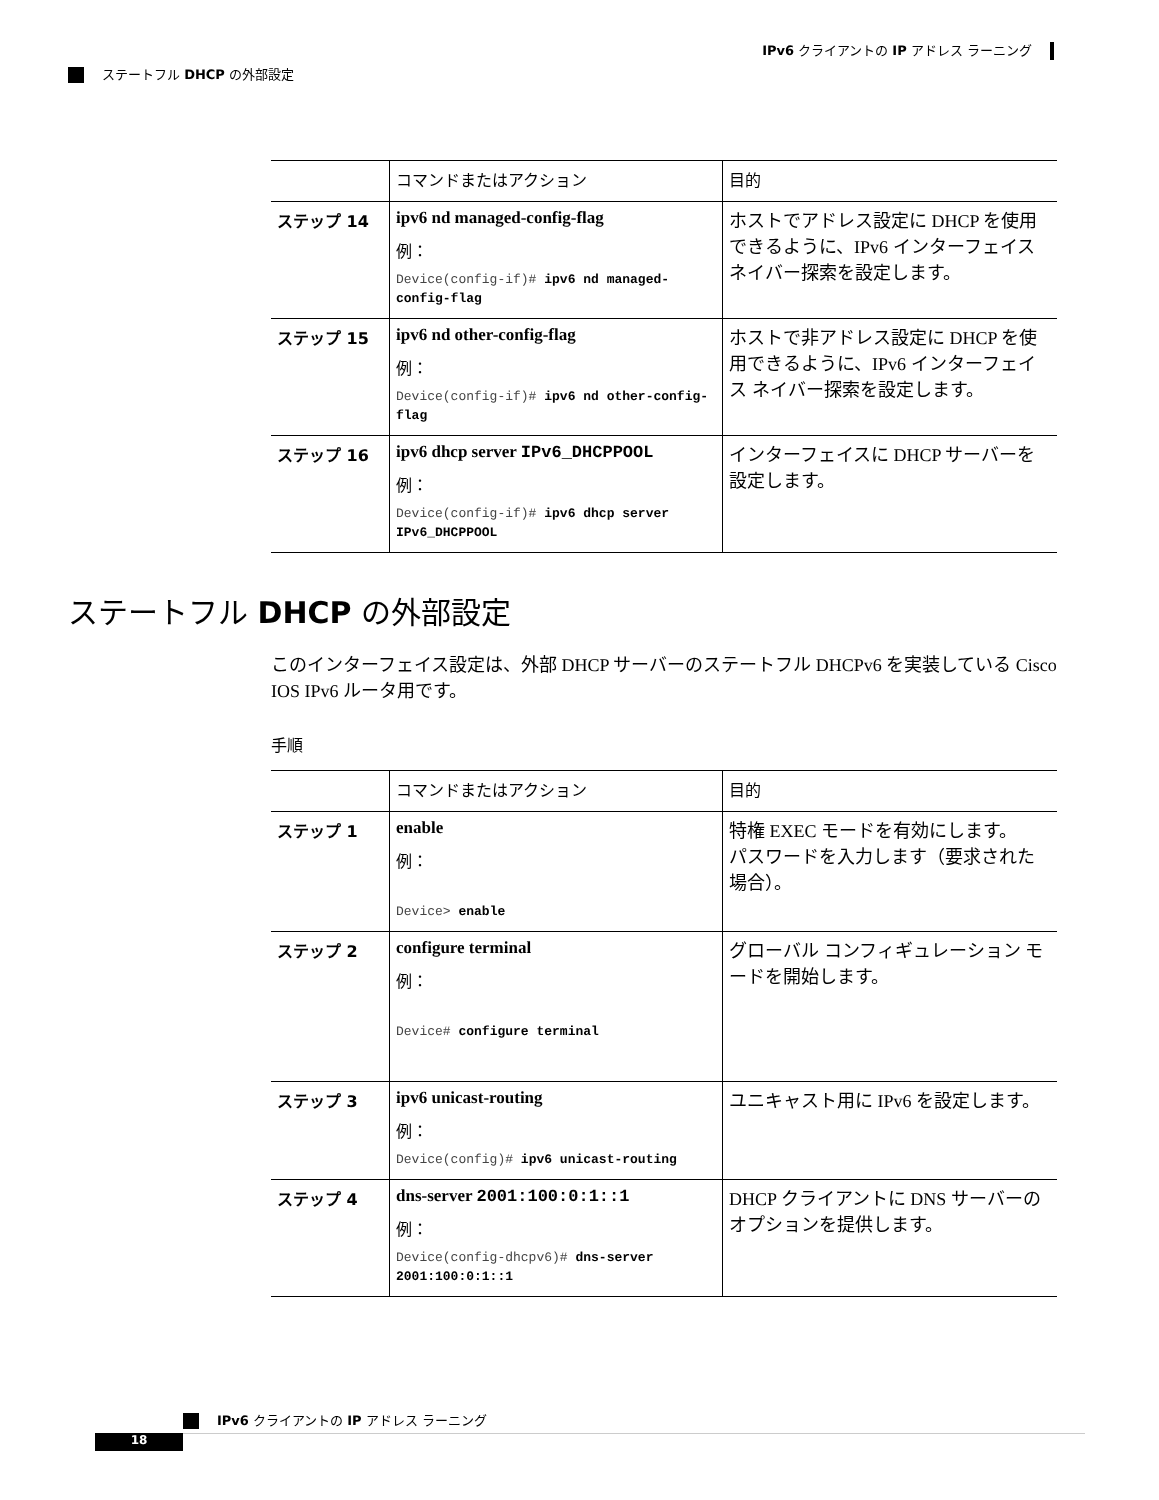IPv6 クライアントの IP アドレス ラーニング
ステートフル DHCP の外部設定
| | コマンドまたはアクション | 目的 |
| --- | --- | --- |
| ステップ 14 | ipv6 nd managed-config-flag 例： Device(config-if)# ipv6 nd managed-config-flag | ホストでアドレス設定に DHCP を使用できるように、IPv6 インターフェイス ネイバー探索を設定します。 |
| ステップ 15 | ipv6 nd other-config-flag 例： Device(config-if)# ipv6 nd other-config-flag | ホストで非アドレス設定に DHCP を使用できるように、IPv6 インターフェイス ネイバー探索を設定します。 |
| ステップ 16 | ipv6 dhcp server IPv6_DHCPPOOL 例： Device(config-if)# ipv6 dhcp server IPv6_DHCPPOOL | インターフェイスに DHCP サーバーを設定します。 |
ステートフル DHCP の外部設定
このインターフェイス設定は、外部 DHCP サーバーのステートフル DHCPv6 を実装している Cisco IOS IPv6 ルータ用です。
手順
| | コマンドまたはアクション | 目的 |
| --- | --- | --- |
| ステップ 1 | enable 例： Device> enable | 特権 EXEC モードを有効にします。 パスワードを入力します（要求された場合）。 |
| ステップ 2 | configure terminal 例： Device# configure terminal | グローバル コンフィギュレーション モードを開始します。 |
| ステップ 3 | ipv6 unicast-routing 例： Device(config)# ipv6 unicast-routing | ユニキャスト用に IPv6 を設定します。 |
| ステップ 4 | dns-server 2001:100:0:1::1 例： Device(config-dhcpv6)# dns-server 2001:100:0:1::1 | DHCP クライアントに DNS サーバーのオプションを提供します。 |
IPv6 クライアントの IP アドレス ラーニング
18